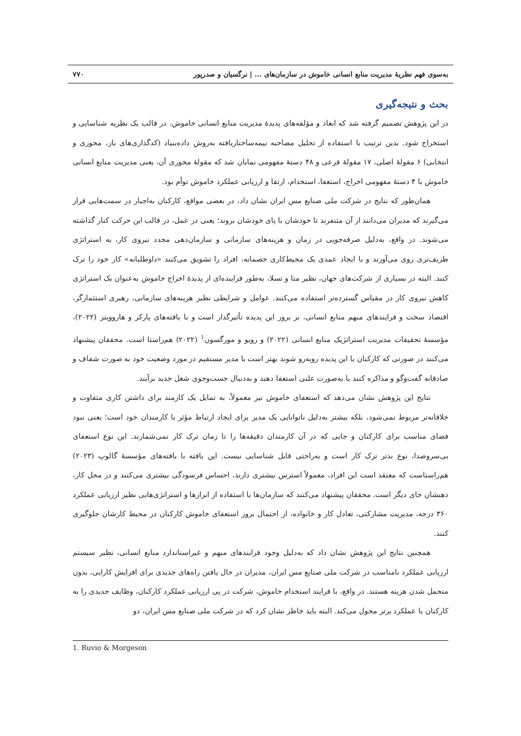به‌سوی فهم نظریهٔ مدیریت منابع انسانی خاموش در سازمان‌های ... | نرگسیان و صدرپور ۷۷۰
بحث و نتیجه‌گیری
در این پژوهش تصمیم گرفته شد که ابعاد و مؤلفه‌های پدیدهٔ مدیریت منابع انسانی خاموش، در قالب یک نظریه شناسایی و استخراج شود. بدین ترتیب با استفاده از تحلیل مصاحبه نیمه‌ساختاریافته به‌روش داده‌بنیاد (کدگذاری‌های باز، محوری و انتخابی) ۶ مقولهٔ اصلی، ۱۷ مقولهٔ فرعی و ۴۸ دستهٔ مفهومی نمایان شد که مقولهٔ محوری آن، یعنی مدیریت منابع انسانی خاموش با ۴ دستهٔ مفهومی اخراج، استعفا، استخدام، ارتقا و ارزیابی عملکرد خاموش توأم بود.
همان‌طور که نتایج در شرکت ملی صنایع مس ایران نشان داد، در بعضی مواقع، کارکنان به‌اجبار در سمت‌هایی قرار می‌گیرند که مدیران می‌دانند از آن متنفرند تا خودشان با پای خودشان بروند؛ یعنی در عمل، در قالب این حرکت کنار گذاشته می‌شوند. در واقع، به‌دلیل صرفه‌جویی در زمان و هزینه‌های سازمانی و سازمان‌دهی مجدد نیروی کار، به استراتژی ظریف‌تری روی می‌آورند و با ایجاد عمدی یک محیط‌کاری خصمانه، افراد را تشویق می‌کنند «داوطلبانه» کار خود را ترک کنند. البته در بسیاری از شرکت‌های جهان، نظیر متا و تسلا، به‌طور فزاینده‌ای از پدیدهٔ اخراج خاموش به‌عنوان یک استراتژی کاهش نیروی کار در مقیاس گسترده‌تر استفاده می‌کنند. عوامل و شرایطی نظیر هزینه‌های سازمانی، رهبری استثمارگر، اقتصاد سخت و فرایندهای مبهم منابع انسانی، بر بروز این پدیده تأثیرگذار است و با یافته‌های پارکر و هاروویتز (۲۰۲۲)، مؤسسهٔ تحقیقات مدیریت استراتژیک منابع انسانی (۲۰۲۲) و رویو و مورگسون<sup>۱</sup> (۲۰۲۲) هم‌راستا است. محققان پیشنهاد می‌کنند در صورتی که کارکنان با این پدیده روبه‌رو شوند بهتر است با مدیر مستقیم در مورد وضعیت خود به صورت شفاف و صادقانه گفت‌وگو و مذاکره کنند یا به‌صورت علنی استعفا دهند و به‌دنبال جست‌وجوی شغل جدید برآیند.
نتایج این پژوهش نشان می‌دهد که استعفای خاموش نیز معمولاً، به تمایل یک کارمند برای داشتن کاری متفاوت و خلاقانه‌تر مربوط نمی‌شود، بلکه بیشتر به‌دلیل ناتوانایی یک مدیر برای ایجاد ارتباط مؤثر با کارمندان خود است؛ یعنی نبود فضای مناسب برای کارکنان و جایی که در آن کارمندان دقیقه‌ها را تا زمان ترک کار نمی‌شمارند. این نوع استعفای بی‌سروصدا، نوع بدتر ترک کار است و به‌راحتی قابل شناسایی نیست. این یافته با یافته‌های مؤسسهٔ گالوپ (۲۰۲۳) هم‌راستاست که معتقد است این افراد، معمولاً استرس بیشتری دارند، احساس فرسودگی بیشتری می‌کنند و در محل کار، ذهنشان جای دیگر است. محققان پیشنهاد می‌کنند که سازمان‌ها با استفاده از ابزارها و استراتژی‌هایی نظیر ارزیابی عملکرد ۳۶۰ درجه، مدیریت مشارکتی، تعادل کار و خانواده، از احتمال بروز استعفای خاموش کارکنان در محیط کارشان جلوگیری کنند.
همچنین نتایج این پژوهش نشان داد که به‌دلیل وجود فرایندهای مبهم و غیراستاندارد منابع انسانی، نظیر سیستم ارزیابی عملکرد نامناسب در شرکت ملی صنایع مس ایران، مدیران در حال یافتن راه‌های جدیدی برای افزایش کارایی، بدون متحمل شدن هزینه هستند. در واقع، با فرایند استخدام خاموش، شرکت در پی ارزیابی عملکرد کارکنان، وظایف جدیدی را به کارکنان با عملکرد برتر محول می‌کند. البته باید خاطر نشان کرد که در شرکت ملی صنایع مس ایران، دو
1. Ruvio & Morgeson